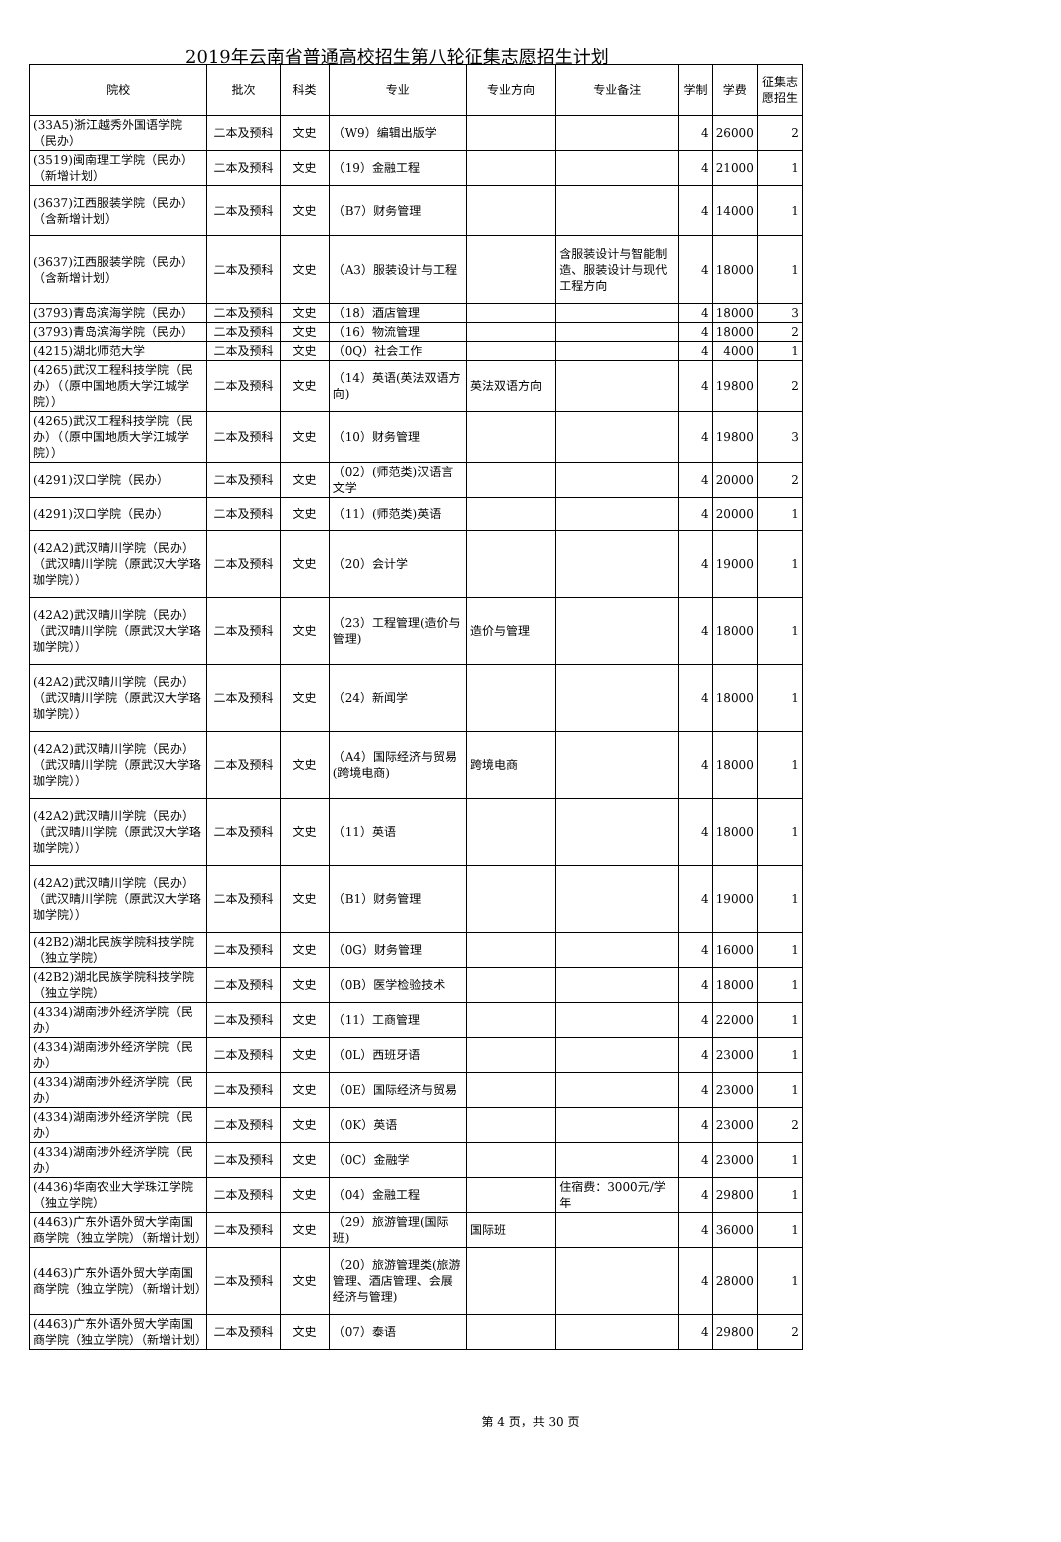2019年云南省普通高校招生第八轮征集志愿招生计划
| 院校 | 批次 | 科类 | 专业 | 专业方向 | 专业备注 | 学制 | 学费 | 征集志愿招生 |
| --- | --- | --- | --- | --- | --- | --- | --- | --- |
| (33A5)浙江越秀外国语学院（民办） | 二本及预科 | 文史 | （W9）编辑出版学 | | | 4 | 26000 | 2 |
| (3519)闽南理工学院（民办）（新增计划） | 二本及预科 | 文史 | （19）金融工程 | | | 4 | 21000 | 1 |
| (3637)江西服装学院（民办）（含新增计划） | 二本及预科 | 文史 | （B7）财务管理 | | | 4 | 14000 | 1 |
| (3637)江西服装学院（民办）（含新增计划） | 二本及预科 | 文史 | （A3）服装设计与工程 | | 含服装设计与智能制造、服装设计与现代工程方向 | 4 | 18000 | 1 |
| (3793)青岛滨海学院（民办） | 二本及预科 | 文史 | （18）酒店管理 | | | 4 | 18000 | 3 |
| (3793)青岛滨海学院（民办） | 二本及预科 | 文史 | （16）物流管理 | | | 4 | 18000 | 2 |
| (4215)湖北师范大学 | 二本及预科 | 文史 | （0Q）社会工作 | | | 4 | 4000 | 1 |
| (4265)武汉工程科技学院（民办）（（原中国地质大学江城学院）） | 二本及预科 | 文史 | （14）英语(英法双语方向) | 英法双语方向 | | 4 | 19800 | 2 |
| (4265)武汉工程科技学院（民办）（（原中国地质大学江城学院）） | 二本及预科 | 文史 | （10）财务管理 | | | 4 | 19800 | 3 |
| (4291)汉口学院（民办） | 二本及预科 | 文史 | （02）(师范类)汉语言文学 | | | 4 | 20000 | 2 |
| (4291)汉口学院（民办） | 二本及预科 | 文史 | （11）(师范类)英语 | | | 4 | 20000 | 1 |
| (42A2)武汉晴川学院（民办）（武汉晴川学院（原武汉大学珞珈学院）） | 二本及预科 | 文史 | （20）会计学 | | | 4 | 19000 | 1 |
| (42A2)武汉晴川学院（民办）（武汉晴川学院（原武汉大学珞珈学院）） | 二本及预科 | 文史 | （23）工程管理(造价与管理) | 造价与管理 | | 4 | 18000 | 1 |
| (42A2)武汉晴川学院（民办）（武汉晴川学院（原武汉大学珞珈学院）） | 二本及预科 | 文史 | （24）新闻学 | | | 4 | 18000 | 1 |
| (42A2)武汉晴川学院（民办）（武汉晴川学院（原武汉大学珞珈学院）） | 二本及预科 | 文史 | （A4）国际经济与贸易(跨境电商) | 跨境电商 | | 4 | 18000 | 1 |
| (42A2)武汉晴川学院（民办）（武汉晴川学院（原武汉大学珞珈学院）） | 二本及预科 | 文史 | （11）英语 | | | 4 | 18000 | 1 |
| (42A2)武汉晴川学院（民办）（武汉晴川学院（原武汉大学珞珈学院）） | 二本及预科 | 文史 | （B1）财务管理 | | | 4 | 19000 | 1 |
| (42B2)湖北民族学院科技学院（独立学院） | 二本及预科 | 文史 | （0G）财务管理 | | | 4 | 16000 | 1 |
| (42B2)湖北民族学院科技学院（独立学院） | 二本及预科 | 文史 | （0B）医学检验技术 | | | 4 | 18000 | 1 |
| (4334)湖南涉外经济学院（民办） | 二本及预科 | 文史 | （11）工商管理 | | | 4 | 22000 | 1 |
| (4334)湖南涉外经济学院（民办） | 二本及预科 | 文史 | （0L）西班牙语 | | | 4 | 23000 | 1 |
| (4334)湖南涉外经济学院（民办） | 二本及预科 | 文史 | （0E）国际经济与贸易 | | | 4 | 23000 | 1 |
| (4334)湖南涉外经济学院（民办） | 二本及预科 | 文史 | （0K）英语 | | | 4 | 23000 | 2 |
| (4334)湖南涉外经济学院（民办） | 二本及预科 | 文史 | （0C）金融学 | | | 4 | 23000 | 1 |
| (4436)华南农业大学珠江学院（独立学院） | 二本及预科 | 文史 | （04）金融工程 | | 住宿费：3000元/学年 | 4 | 29800 | 1 |
| (4463)广东外语外贸大学南国商学院（独立学院）（新增计划） | 二本及预科 | 文史 | （29）旅游管理(国际班) | 国际班 | | 4 | 36000 | 1 |
| (4463)广东外语外贸大学南国商学院（独立学院）（新增计划） | 二本及预科 | 文史 | （20）旅游管理类(旅游管理、酒店管理、会展经济与管理) | | | 4 | 28000 | 1 |
| (4463)广东外语外贸大学南国商学院（独立学院）（新增计划） | 二本及预科 | 文史 | （07）泰语 | | | 4 | 29800 | 2 |
第 4 页，共 30 页